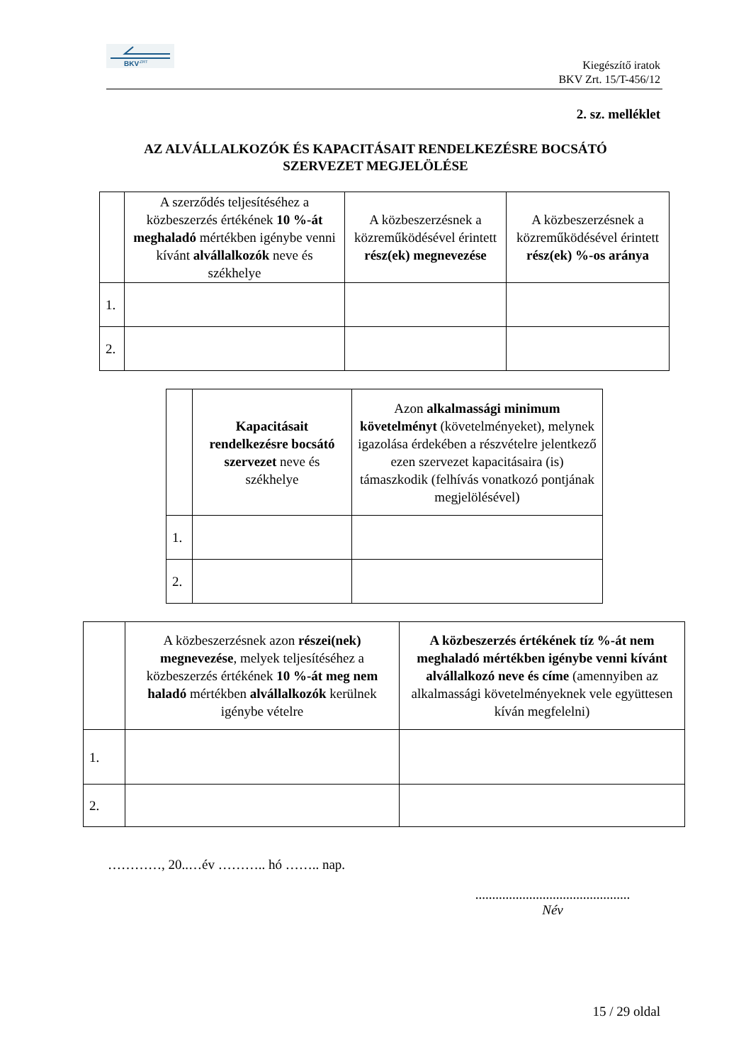BKV
ZRT
Kiegészítő iratok
BKV Zrt. 15/T-456/12
2. sz. melléklet
AZ ALVÁLLALKOZÓK ÉS KAPACITÁSAIT RENDELKEZÉSRE BOCSÁTÓ
SZERVEZET MEGJELÖLÉSE
| | A szerződés teljesítéséhez a közbeszerzés értékének 10 %-át meghaladó mértékben igénybe venni kívánt alvállalkozók neve és székhelye | A közbeszerzésnek a közreműködésével érintett rész(ek) megnevezése | A közbeszerzésnek a közreműködésével érintett rész(ek) %-os aránya |
| 1. | | | |
| 2. | | | |
| | Kapacitásait rendelkezésre bocsátó szervezet neve és székhelye | Azon alkalmassági minimum követelményt (követelményeket), melynek igazolása érdekében a részvételre jelentkező ezen szervezet kapacitásaira (is) támaszkodik (felhívás vonatkozó pontjának megjelölésével) |
| 1. | | |
| 2. | | |
| | A közbeszerzésnek azon részei(nek) megnevezése , melyek teljesítéséhez a közbeszerzés értékének 10 %-át meg nem haladó mértékben alvállalkozók kerülnek igénybe vételre | A közbeszerzés értékének tíz %-át nem meghaladó mértékben igénybe venni kívánt alvállalkozó neve és címe (amennyiben az alkalmassági követelményeknek vele együttesen kíván megfelelni) |
| 1. | | |
| 2. | | |
…………, 20..…év ……….. hó …….. nap.
..............................................
Név
15 / 29 oldal